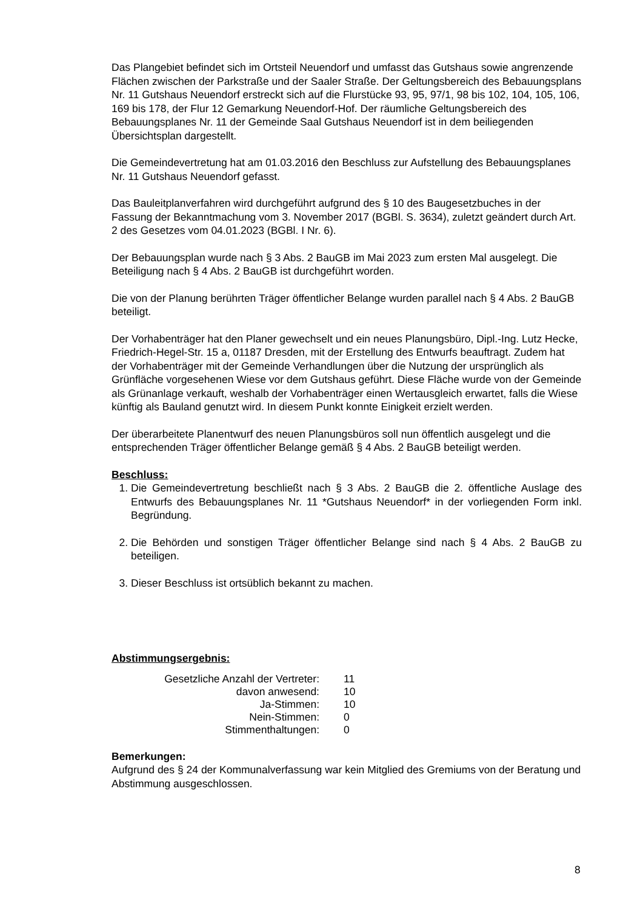Das Plangebiet befindet sich im Ortsteil Neuendorf und umfasst das Gutshaus sowie angrenzende Flächen zwischen der Parkstraße und der Saaler Straße. Der Geltungsbereich des Bebauungsplans Nr. 11 Gutshaus Neuendorf erstreckt sich auf die Flurstücke 93, 95, 97/1, 98 bis 102, 104, 105, 106, 169 bis 178, der Flur 12 Gemarkung Neuendorf-Hof. Der räumliche Geltungsbereich des Bebauungsplanes Nr. 11 der Gemeinde Saal Gutshaus Neuendorf ist in dem beiliegenden Übersichtsplan dargestellt.
Die Gemeindevertretung hat am 01.03.2016 den Beschluss zur Aufstellung des Bebauungsplanes Nr. 11 Gutshaus Neuendorf gefasst.
Das Bauleitplanverfahren wird durchgeführt aufgrund des § 10 des Baugesetzbuches in der Fassung der Bekanntmachung vom 3. November 2017 (BGBl. S. 3634), zuletzt geändert durch Art. 2 des Gesetzes vom 04.01.2023 (BGBl. I Nr. 6).
Der Bebauungsplan wurde nach § 3 Abs. 2 BauGB im Mai 2023 zum ersten Mal ausgelegt. Die Beteiligung nach § 4 Abs. 2 BauGB ist durchgeführt worden.
Die von der Planung berührten Träger öffentlicher Belange wurden parallel nach § 4 Abs. 2 BauGB beteiligt.
Der Vorhabenträger hat den Planer gewechselt und ein neues Planungsbüro, Dipl.-Ing. Lutz Hecke, Friedrich-Hegel-Str. 15 a, 01187 Dresden, mit der Erstellung des Entwurfs beauftragt. Zudem hat der Vorhabenträger mit der Gemeinde Verhandlungen über die Nutzung der ursprünglich als Grünfläche vorgesehenen Wiese vor dem Gutshaus geführt. Diese Fläche wurde von der Gemeinde als Grünanlage verkauft, weshalb der Vorhabenträger einen Wertausgleich erwartet, falls die Wiese künftig als Bauland genutzt wird. In diesem Punkt konnte Einigkeit erzielt werden.
Der überarbeitete Planentwurf des neuen Planungsbüros soll nun öffentlich ausgelegt und die entsprechenden Träger öffentlicher Belange gemäß § 4 Abs. 2 BauGB beteiligt werden.
Beschluss:
1. Die Gemeindevertretung beschließt nach § 3 Abs. 2 BauGB die 2. öffentliche Auslage des Entwurfs des Bebauungsplanes Nr. 11 *Gutshaus Neuendorf* in der vorliegenden Form inkl. Begründung.
2. Die Behörden und sonstigen Träger öffentlicher Belange sind nach § 4 Abs. 2 BauGB zu beteiligen.
3. Dieser Beschluss ist ortsüblich bekannt zu machen.
Abstimmungsergebnis:
| Gesetzliche Anzahl der Vertreter: | 11 |
| davon anwesend: | 10 |
| Ja-Stimmen: | 10 |
| Nein-Stimmen: | 0 |
| Stimmenthaltungen: | 0 |
Bemerkungen:
Aufgrund des § 24 der Kommunalverfassung war kein Mitglied des Gremiums von der Beratung und Abstimmung ausgeschlossen.
8